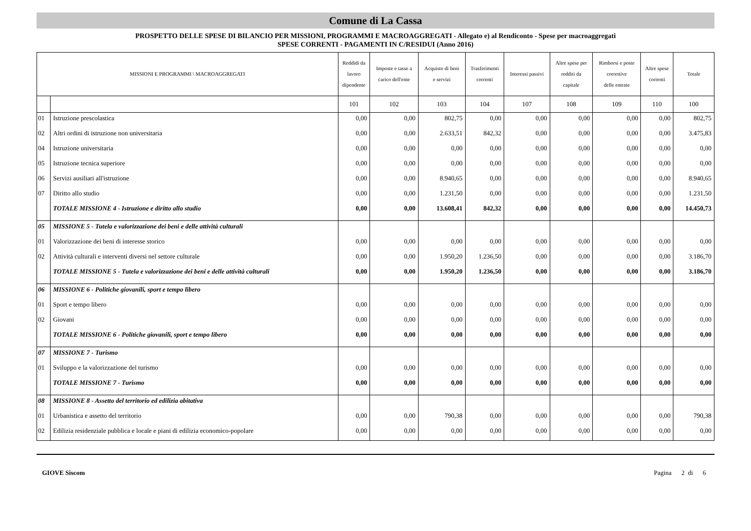Comune di La Cassa
PROSPETTO DELLE SPESE DI BILANCIO PER MISSIONI, PROGRAMMI E MACROAGGREGATI - Allegato e) al Rendiconto - Spese per macroaggregati
SPESE CORRENTI - PAGAMENTI IN C/RESIDUI (Anno 2016)
| MISSIONI E PROGRAMMI \ MACROAGGREGATI | | Reddidi da lavoro dipendente | Imposte e tasse a carico dell'ente | Acquisto di beni e servizi | Trasferimenti correnti | Interessi passivi | Altre spese per redditi da capitale | Rimborsi e poste correttive delle entrate | Altre spese correnti | Totale |
| --- | --- | --- | --- | --- | --- | --- | --- | --- | --- | --- |
| | | 101 | 102 | 103 | 104 | 107 | 108 | 109 | 110 | 100 |
| 01 | Istruzione prescolastica | 0,00 | 0,00 | 802,75 | 0,00 | 0,00 | 0,00 | 0,00 | 0,00 | 802,75 |
| 02 | Altri ordini di istruzione non universitaria | 0,00 | 0,00 | 2.633,51 | 842,32 | 0,00 | 0,00 | 0,00 | 0,00 | 3.475,83 |
| 04 | Istruzione universitaria | 0,00 | 0,00 | 0,00 | 0,00 | 0,00 | 0,00 | 0,00 | 0,00 | 0,00 |
| 05 | Istruzione tecnica superiore | 0,00 | 0,00 | 0,00 | 0,00 | 0,00 | 0,00 | 0,00 | 0,00 | 0,00 |
| 06 | Servizi ausiliari all'istruzione | 0,00 | 0,00 | 8.940,65 | 0,00 | 0,00 | 0,00 | 0,00 | 0,00 | 8.940,65 |
| 07 | Diritto allo studio | 0,00 | 0,00 | 1.231,50 | 0,00 | 0,00 | 0,00 | 0,00 | 0,00 | 1.231,50 |
| | TOTALE MISSIONE 4 - Istruzione e diritto allo studio | 0,00 | 0,00 | 13.608,41 | 842,32 | 0,00 | 0,00 | 0,00 | 0,00 | 14.450,73 |
| 05 | MISSIONE 5 - Tutela e valorizzazione dei beni e delle attività culturali | | | | | | | | | |
| 01 | Valorizzazione dei beni di interesse storico | 0,00 | 0,00 | 0,00 | 0,00 | 0,00 | 0,00 | 0,00 | 0,00 | 0,00 |
| 02 | Attività culturali e interventi diversi nel settore culturale | 0,00 | 0,00 | 1.950,20 | 1.236,50 | 0,00 | 0,00 | 0,00 | 0,00 | 3.186,70 |
| | TOTALE MISSIONE 5 - Tutela e valorizzazione dei beni e delle attività culturali | 0,00 | 0,00 | 1.950,20 | 1.236,50 | 0,00 | 0,00 | 0,00 | 0,00 | 3.186,70 |
| 06 | MISSIONE 6 - Politiche giovanili, sport e tempo libero | | | | | | | | | |
| 01 | Sport e tempo libero | 0,00 | 0,00 | 0,00 | 0,00 | 0,00 | 0,00 | 0,00 | 0,00 | 0,00 |
| 02 | Giovani | 0,00 | 0,00 | 0,00 | 0,00 | 0,00 | 0,00 | 0,00 | 0,00 | 0,00 |
| | TOTALE MISSIONE 6 - Politiche giovanili, sport e tempo libero | 0,00 | 0,00 | 0,00 | 0,00 | 0,00 | 0,00 | 0,00 | 0,00 | 0,00 |
| 07 | MISSIONE 7 - Turismo | | | | | | | | | |
| 01 | Sviluppo e la valorizzazione del turismo | 0,00 | 0,00 | 0,00 | 0,00 | 0,00 | 0,00 | 0,00 | 0,00 | 0,00 |
| | TOTALE MISSIONE 7 - Turismo | 0,00 | 0,00 | 0,00 | 0,00 | 0,00 | 0,00 | 0,00 | 0,00 | 0,00 |
| 08 | MISSIONE 8 - Assetto del territorio ed edilizia abitativa | | | | | | | | | |
| 01 | Urbanistica e assetto del territorio | 0,00 | 0,00 | 790,38 | 0,00 | 0,00 | 0,00 | 0,00 | 0,00 | 790,38 |
| 02 | Edilizia residenziale pubblica e locale e piani di edilizia economico-popolare | 0,00 | 0,00 | 0,00 | 0,00 | 0,00 | 0,00 | 0,00 | 0,00 | 0,00 |
GIOVE Siscom Pagina 2 di 6